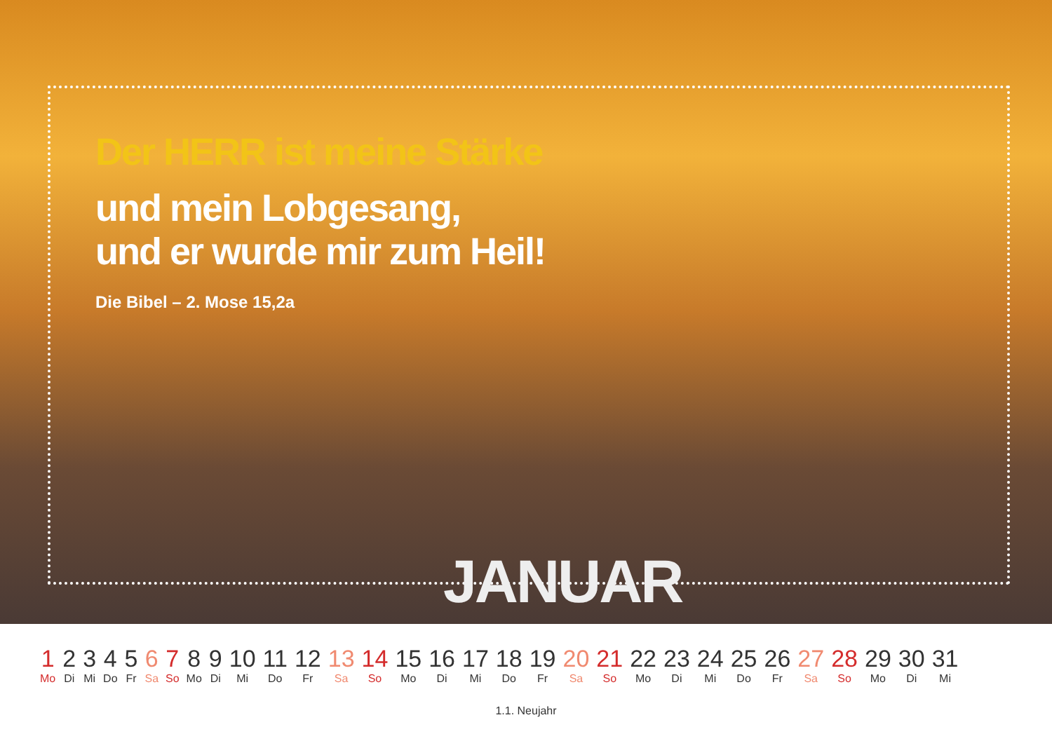Der HERR ist meine Stärke
und mein Lobgesang,
und er wurde mir zum Heil!
Die Bibel – 2. Mose 15,2a
JANUAR
| 1 | 2 | 3 | 4 | 5 | 6 | 7 | 8 | 9 | 10 | 11 | 12 | 13 | 14 | 15 | 16 | 17 | 18 | 19 | 20 | 21 | 22 | 23 | 24 | 25 | 26 | 27 | 28 | 29 | 30 | 31 |
| Mo | Di | Mi | Do | Fr | Sa | So | Mo | Di | Mi | Do | Fr | Sa | So | Mo | Di | Mi | Do | Fr | Sa | So | Mo | Di | Mi | Do | Fr | Sa | So | Mo | Di | Mi |
1.1. Neujahr